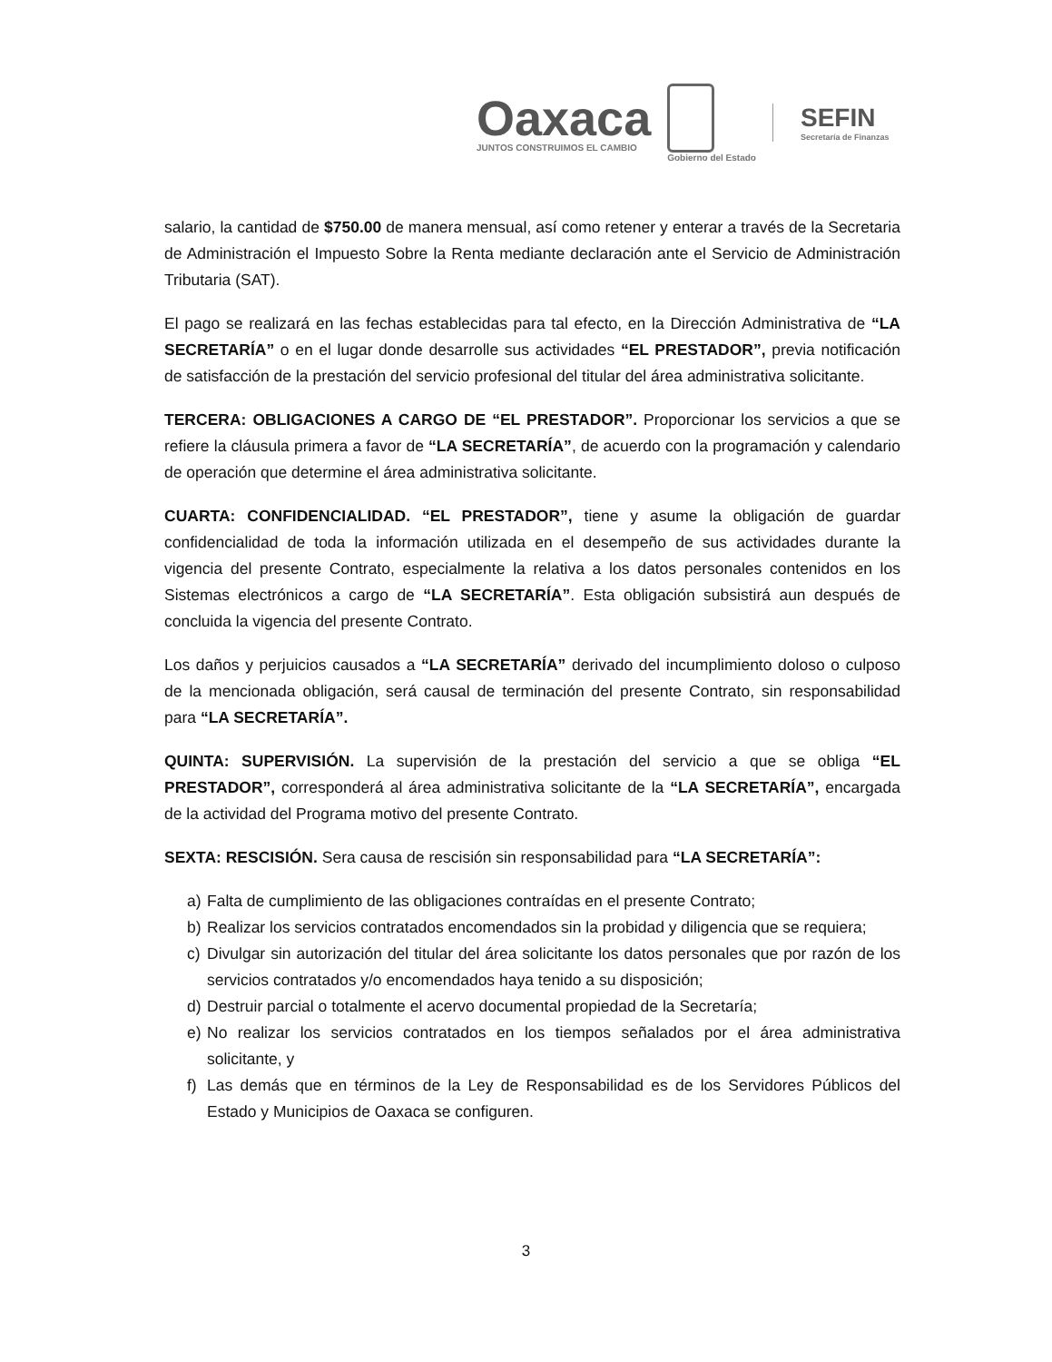Oaxaca
JUNTOS CONSTRUIMOS EL CAMBIO
Gobierno del Estado
SEFIN
Secretaría de Finanzas
salario, la cantidad de $750.00 de manera mensual, así como retener y enterar a través de la Secretaria de Administración el Impuesto Sobre la Renta mediante declaración ante el Servicio de Administración Tributaria (SAT).
El pago se realizará en las fechas establecidas para tal efecto, en la Dirección Administrativa de “LA SECRETARÍA” o en el lugar donde desarrolle sus actividades “EL PRESTADOR”, previa notificación de satisfacción de la prestación del servicio profesional del titular del área administrativa solicitante.
TERCERA: OBLIGACIONES A CARGO DE “EL PRESTADOR”. Proporcionar los servicios a que se refiere la cláusula primera a favor de “LA SECRETARÍA”, de acuerdo con la programación y calendario de operación que determine el área administrativa solicitante.
CUARTA: CONFIDENCIALIDAD. “EL PRESTADOR”, tiene y asume la obligación de guardar confidencialidad de toda la información utilizada en el desempeño de sus actividades durante la vigencia del presente Contrato, especialmente la relativa a los datos personales contenidos en los Sistemas electrónicos a cargo de “LA SECRETARÍA”. Esta obligación subsistirá aun después de concluida la vigencia del presente Contrato.
Los daños y perjuicios causados a “LA SECRETARÍA” derivado del incumplimiento doloso o culposo de la mencionada obligación, será causal de terminación del presente Contrato, sin responsabilidad para “LA SECRETARÍA”.
QUINTA: SUPERVISIÓN. La supervisión de la prestación del servicio a que se obliga “EL PRESTADOR”, corresponderá al área administrativa solicitante de la “LA SECRETARÍA”, encargada de la actividad del Programa motivo del presente Contrato.
SEXTA: RESCISIÓN. Sera causa de rescisión sin responsabilidad para “LA SECRETARÍA”:
a) Falta de cumplimiento de las obligaciones contraídas en el presente Contrato;
b) Realizar los servicios contratados encomendados sin la probidad y diligencia que se requiera;
c) Divulgar sin autorización del titular del área solicitante los datos personales que por razón de los servicios contratados y/o encomendados haya tenido a su disposición;
d) Destruir parcial o totalmente el acervo documental propiedad de la Secretaría;
e) No realizar los servicios contratados en los tiempos señalados por el área administrativa solicitante, y
f) Las demás que en términos de la Ley de Responsabilidad es de los Servidores Públicos del Estado y Municipios de Oaxaca se configuren.
3